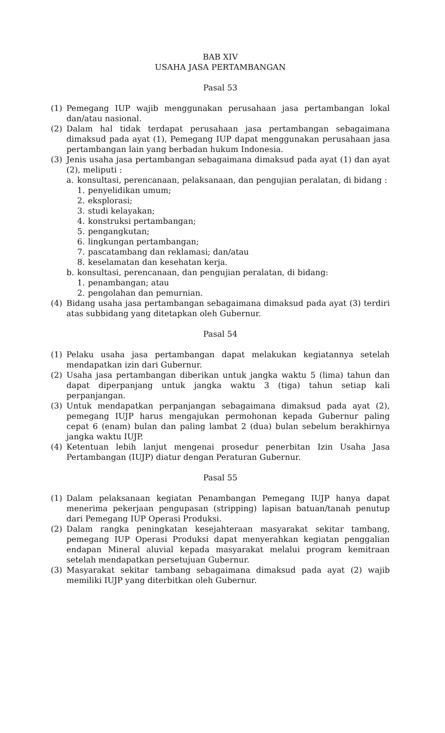BAB XIV
USAHA JASA PERTAMBANGAN
Pasal 53
(1) Pemegang IUP wajib menggunakan perusahaan jasa pertambangan lokal dan/atau nasional.
(2) Dalam hal tidak terdapat perusahaan jasa pertambangan sebagaimana dimaksud pada ayat (1), Pemegang IUP dapat menggunakan perusahaan jasa pertambangan lain yang berbadan hukum Indonesia.
(3) Jenis usaha jasa pertambangan sebagaimana dimaksud pada ayat (1) dan ayat (2), meliputi :
a. konsultasi, perencanaan, pelaksanaan, dan pengujian peralatan, di bidang :
1. penyelidikan umum;
2. eksplorasi;
3. studi kelayakan;
4. konstruksi pertambangan;
5. pengangkutan;
6. lingkungan pertambangan;
7. pascatambang dan reklamasi; dan/atau
8. keselamatan dan kesehatan kerja.
b. konsultasi, perencanaan, dan pengujian peralatan, di bidang:
1. penambangan; atau
2. pengolahan dan pemurnian.
(4) Bidang usaha jasa pertambangan sebagaimana dimaksud pada ayat (3) terdiri atas subbidang yang ditetapkan oleh Gubernur.
Pasal 54
(1) Pelaku usaha jasa pertambangan dapat melakukan kegiatannya setelah mendapatkan izin dari Gubernur.
(2) Usaha jasa pertambangan diberikan untuk jangka waktu 5 (lima) tahun dan dapat diperpanjang untuk jangka waktu 3 (tiga) tahun setiap kali perpanjangan.
(3) Untuk mendapatkan perpanjangan sebagaimana dimaksud pada ayat (2), pemegang IUJP harus mengajukan permohonan kepada Gubernur paling cepat 6 (enam) bulan dan paling lambat 2 (dua) bulan sebelum berakhirnya jangka waktu IUJP.
(4) Ketentuan lebih lanjut mengenai prosedur penerbitan Izin Usaha Jasa Pertambangan (IUJP) diatur dengan Peraturan Gubernur.
Pasal 55
(1) Dalam pelaksanaan kegiatan Penambangan Pemegang IUJP hanya dapat menerima pekerjaan pengupasan (stripping) lapisan batuan/tanah penutup dari Pemegang IUP Operasi Produksi.
(2) Dalam rangka peningkatan kesejahteraan masyarakat sekitar tambang, pemegang IUP Operasi Produksi dapat menyerahkan kegiatan penggalian endapan Mineral aluvial kepada masyarakat melalui program kemitraan setelah mendapatkan persetujuan Gubernur.
(3) Masyarakat sekitar tambang sebagaimana dimaksud pada ayat (2) wajib memiliki IUJP yang diterbitkan oleh Gubernur.